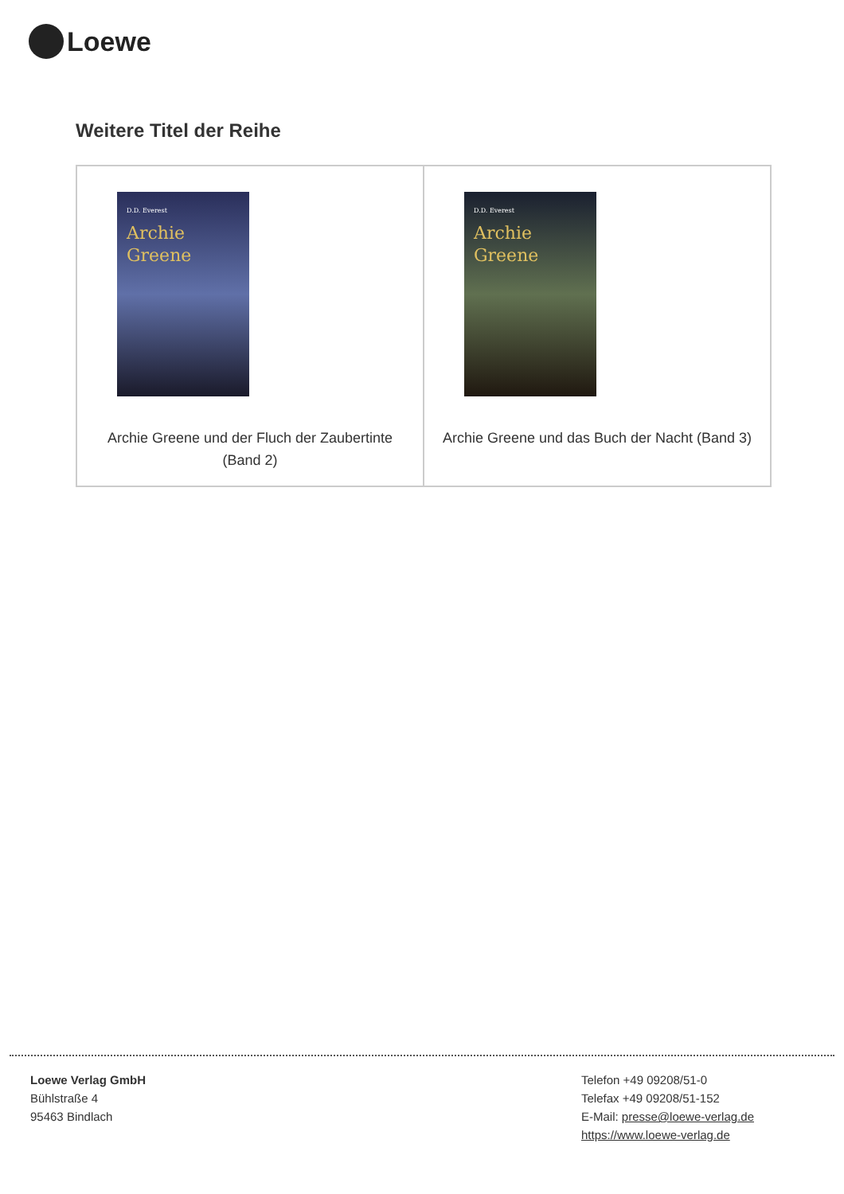Loewe
Weitere Titel der Reihe
| D.D. Everest Archie Greene Archie Greene und der Fluch der Zaubertinte (Band 2) | D.D. Everest Archie Greene Archie Greene und das Buch der Nacht (Band 3) |
Loewe Verlag GmbH
Bühlstraße 4
95463 Bindlach
Telefon +49 09208/51-0
Telefax +49 09208/51-152
E-Mail: presse@loewe-verlag.de
https://www.loewe-verlag.de